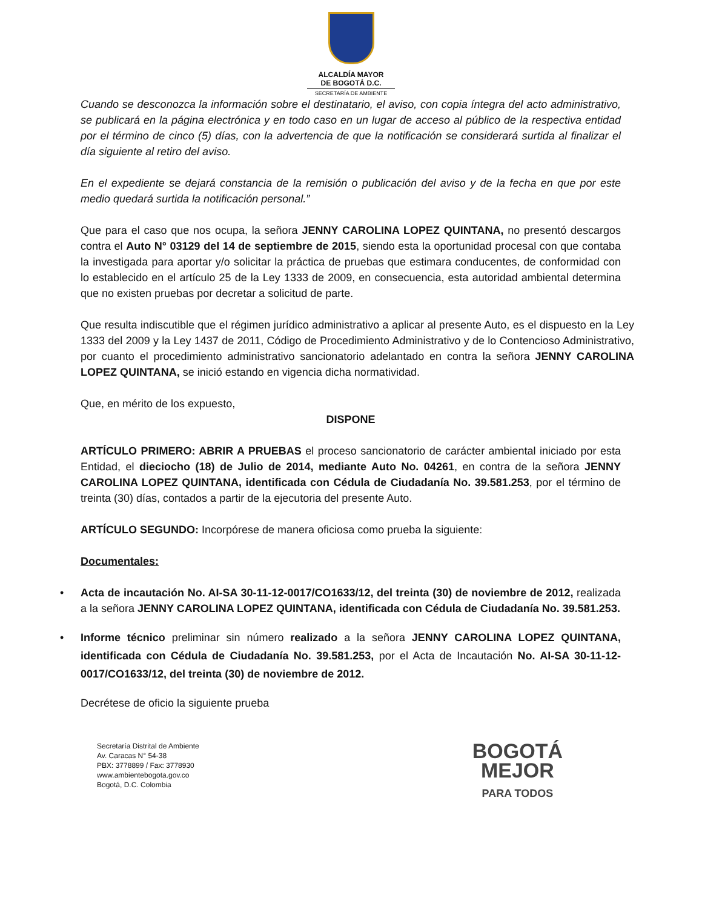ALCALDÍA MAYOR
DE BOGOTÁ D.C.
SECRETARÍA DE AMBIENTE
Cuando se desconozca la información sobre el destinatario, el aviso, con copia íntegra del acto administrativo, se publicará en la página electrónica y en todo caso en un lugar de acceso al público de la respectiva entidad por el término de cinco (5) días, con la advertencia de que la notificación se considerará surtida al finalizar el día siguiente al retiro del aviso.
En el expediente se dejará constancia de la remisión o publicación del aviso y de la fecha en que por este medio quedará surtida la notificación personal.”
Que para el caso que nos ocupa, la señora JENNY CAROLINA LOPEZ QUINTANA, no presentó descargos contra el Auto N° 03129 del 14 de septiembre de 2015, siendo esta la oportunidad procesal con que contaba la investigada para aportar y/o solicitar la práctica de pruebas que estimara conducentes, de conformidad con lo establecido en el artículo 25 de la Ley 1333 de 2009, en consecuencia, esta autoridad ambiental determina que no existen pruebas por decretar a solicitud de parte.
Que resulta indiscutible que el régimen jurídico administrativo a aplicar al presente Auto, es el dispuesto en la Ley 1333 del 2009 y la Ley 1437 de 2011, Código de Procedimiento Administrativo y de lo Contencioso Administrativo, por cuanto el procedimiento administrativo sancionatorio adelantado en contra la señora JENNY CAROLINA LOPEZ QUINTANA, se inició estando en vigencia dicha normatividad.
Que, en mérito de los expuesto,
DISPONE
ARTÍCULO PRIMERO: ABRIR A PRUEBAS el proceso sancionatorio de carácter ambiental iniciado por esta Entidad, el dieciocho (18) de Julio de 2014, mediante Auto No. 04261, en contra de la señora JENNY CAROLINA LOPEZ QUINTANA, identificada con Cédula de Ciudadanía No. 39.581.253, por el término de treinta (30) días, contados a partir de la ejecutoria del presente Auto.
ARTÍCULO SEGUNDO: Incorpórese de manera oficiosa como prueba la siguiente:
Documentales:
• Acta de incautación No. AI-SA 30-11-12-0017/CO1633/12, del treinta (30) de noviembre de 2012, realizada a la señora JENNY CAROLINA LOPEZ QUINTANA, identificada con Cédula de Ciudadanía No. 39.581.253.
• Informe técnico preliminar sin número realizado a la señora JENNY CAROLINA LOPEZ QUINTANA, identificada con Cédula de Ciudadanía No. 39.581.253, por el Acta de Incautación No. AI-SA 30-11-12-0017/CO1633/12, del treinta (30) de noviembre de 2012.
Decrétese de oficio la siguiente prueba
Secretaría Distrital de Ambiente
Av. Caracas N° 54-38
PBX: 3778899 / Fax: 3778930
www.ambientebogota.gov.co
Bogotá, D.C. Colombia
BOGOTÁ
MEJOR
PARA TODOS